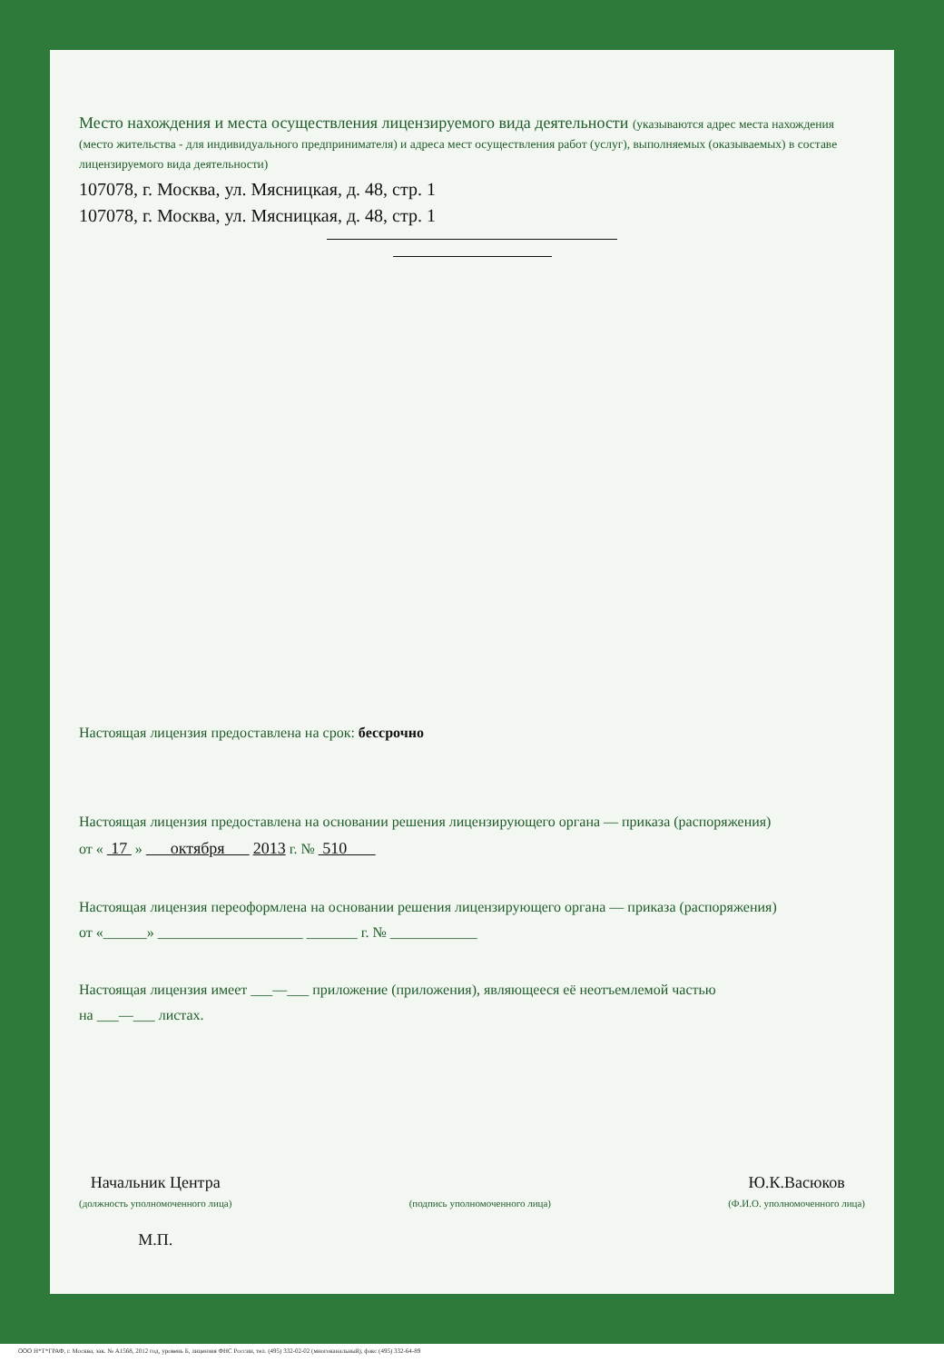Место нахождения и места осуществления лицензируемого вида деятельности (указываются адрес места нахождения (место жительства - для индивидуального предпринимателя) и адреса мест осуществления работ (услуг), выполняемых (оказываемых) в составе лицензируемого вида деятельности)
107078, г. Москва, ул. Мясницкая, д. 48, стр. 1
107078, г. Москва, ул. Мясницкая, д. 48, стр. 1
Настоящая лицензия предоставлена на срок: бессрочно
Настоящая лицензия предоставлена на основании решения лицензирующего органа — приказа (распоряжения)
от « 17 » октября 2013 г. № 510
Настоящая лицензия переоформлена на основании решения лицензирующего органа — приказа (распоряжения)
от «______» ____________________ _______ г. № ____________
Настоящая лицензия имеет ___—___ приложение (приложения), являющееся её неотъемлемой частью
на ___—___ листах.
Начальник Центра
(должность уполномоченного лица)
М.П.
(подпись уполномоченного лица)
Ю.К.Васюков
(Ф.И.О. уполномоченного лица)
ООО Н*Т*ГРАФ, г. Москва, зак. № А1568, 2012 год, уровень Б, лицензия ФНС России, тел. (495) 332-02-02 (многоканальный), факс (495) 332-64-89